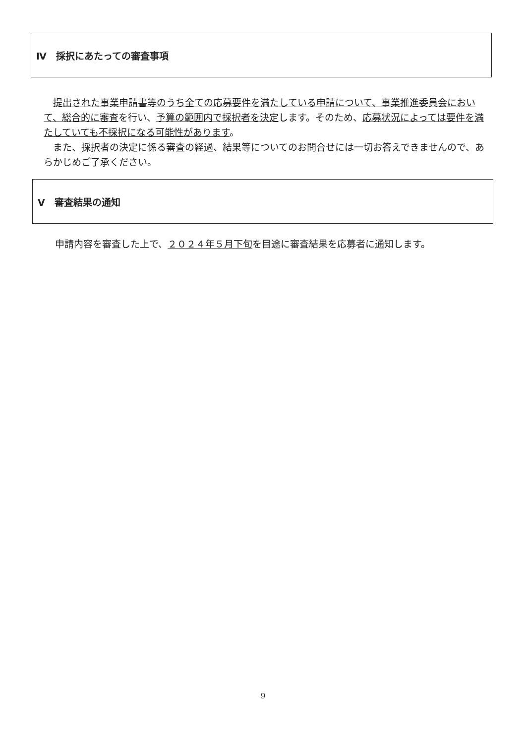Ⅳ　採択にあたっての審査事項
　提出された事業申請書等のうち全ての応募要件を満たしている申請について、事業推進委員会において、総合的に審査を行い、予算の範囲内で採択者を決定します。そのため、応募状況によっては要件を満たしていても不採択になる可能性があります。
　また、採択者の決定に係る審査の経過、結果等についてのお問合せには一切お答えできませんので、あらかじめご了承ください。
Ⅴ　審査結果の通知
申請内容を審査した上で、２０２４年５月下旬を目途に審査結果を応募者に通知します。
9